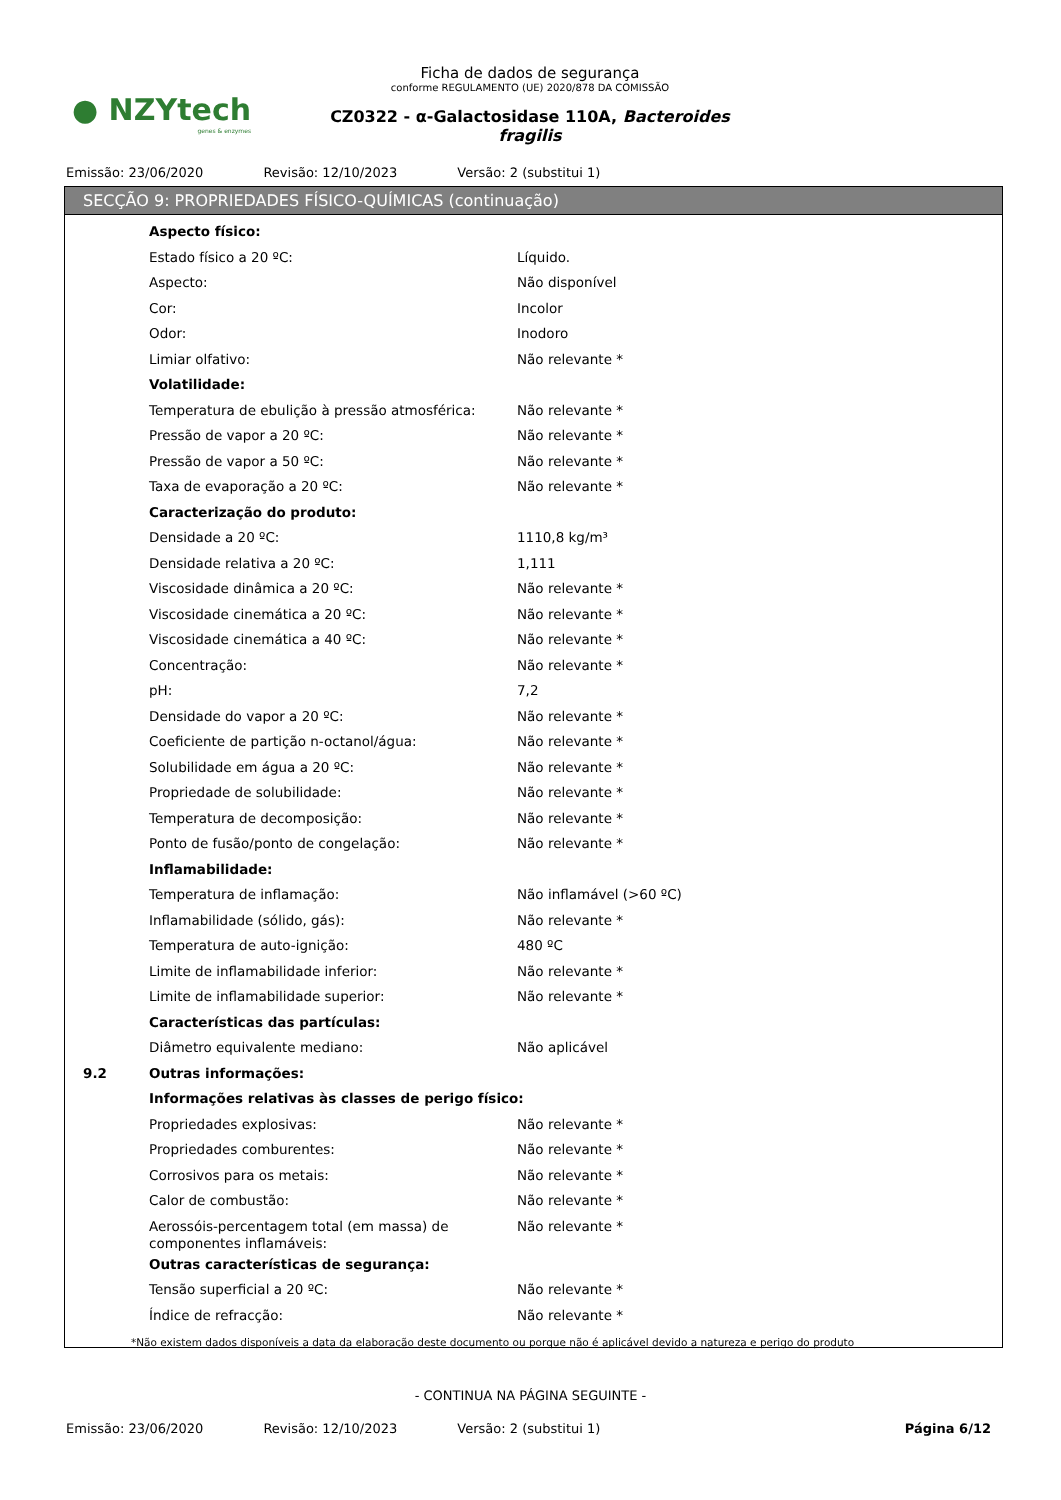● NZYtech
genes & enzymes
Ficha de dados de segurança
conforme REGULAMENTO (UE) 2020/878 DA COMISSÃO
CZ0322 - α-Galactosidase 110A, Bacteroides fragilis
Emissão: 23/06/2020 Revisão: 12/10/2023 Versão: 2 (substitui 1)
SECÇÃO 9: PROPRIEDADES FÍSICO-QUÍMICAS (continuação)
| | Aspecto físico: | |
| | Estado físico a 20 ºC: | Líquido. |
| | Aspecto: | Não disponível |
| | Cor: | Incolor |
| | Odor: | Inodoro |
| | Limiar olfativo: | Não relevante * |
| | Volatilidade: | |
| | Temperatura de ebulição à pressão atmosférica: | Não relevante * |
| | Pressão de vapor a 20 ºC: | Não relevante * |
| | Pressão de vapor a 50 ºC: | Não relevante * |
| | Taxa de evaporação a 20 ºC: | Não relevante * |
| | Caracterização do produto: | |
| | Densidade a 20 ºC: | 1110,8 kg/m³ |
| | Densidade relativa a 20 ºC: | 1,111 |
| | Viscosidade dinâmica a 20 ºC: | Não relevante * |
| | Viscosidade cinemática a 20 ºC: | Não relevante * |
| | Viscosidade cinemática a 40 ºC: | Não relevante * |
| | Concentração: | Não relevante * |
| | pH: | 7,2 |
| | Densidade do vapor a 20 ºC: | Não relevante * |
| | Coeficiente de partição n-octanol/água: | Não relevante * |
| | Solubilidade em água a 20 ºC: | Não relevante * |
| | Propriedade de solubilidade: | Não relevante * |
| | Temperatura de decomposição: | Não relevante * |
| | Ponto de fusão/ponto de congelação: | Não relevante * |
| | Inflamabilidade: | |
| | Temperatura de inflamação: | Não inflamável (>60 ºC) |
| | Inflamabilidade (sólido, gás): | Não relevante * |
| | Temperatura de auto-ignição: | 480 ºC |
| | Limite de inflamabilidade inferior: | Não relevante * |
| | Limite de inflamabilidade superior: | Não relevante * |
| | Características das partículas: | |
| | Diâmetro equivalente mediano: | Não aplicável |
| 9.2 | Outras informações: | |
| | Informações relativas às classes de perigo físico: | |
| | Propriedades explosivas: | Não relevante * |
| | Propriedades comburentes: | Não relevante * |
| | Corrosivos para os metais: | Não relevante * |
| | Calor de combustão: | Não relevante * |
| | Aerossóis-percentagem total (em massa) de componentes inflamáveis: | Não relevante * |
| | Outras características de segurança: | |
| | Tensão superficial a 20 ºC: | Não relevante * |
| | Índice de refracção: | Não relevante * |
*Não existem dados disponíveis a data da elaboração deste documento ou porque não é aplicável devido a natureza e perigo do produto
- CONTINUA NA PÁGINA SEGUINTE -
Emissão: 23/06/2020 Revisão: 12/10/2023 Versão: 2 (substitui 1) Página 6/12